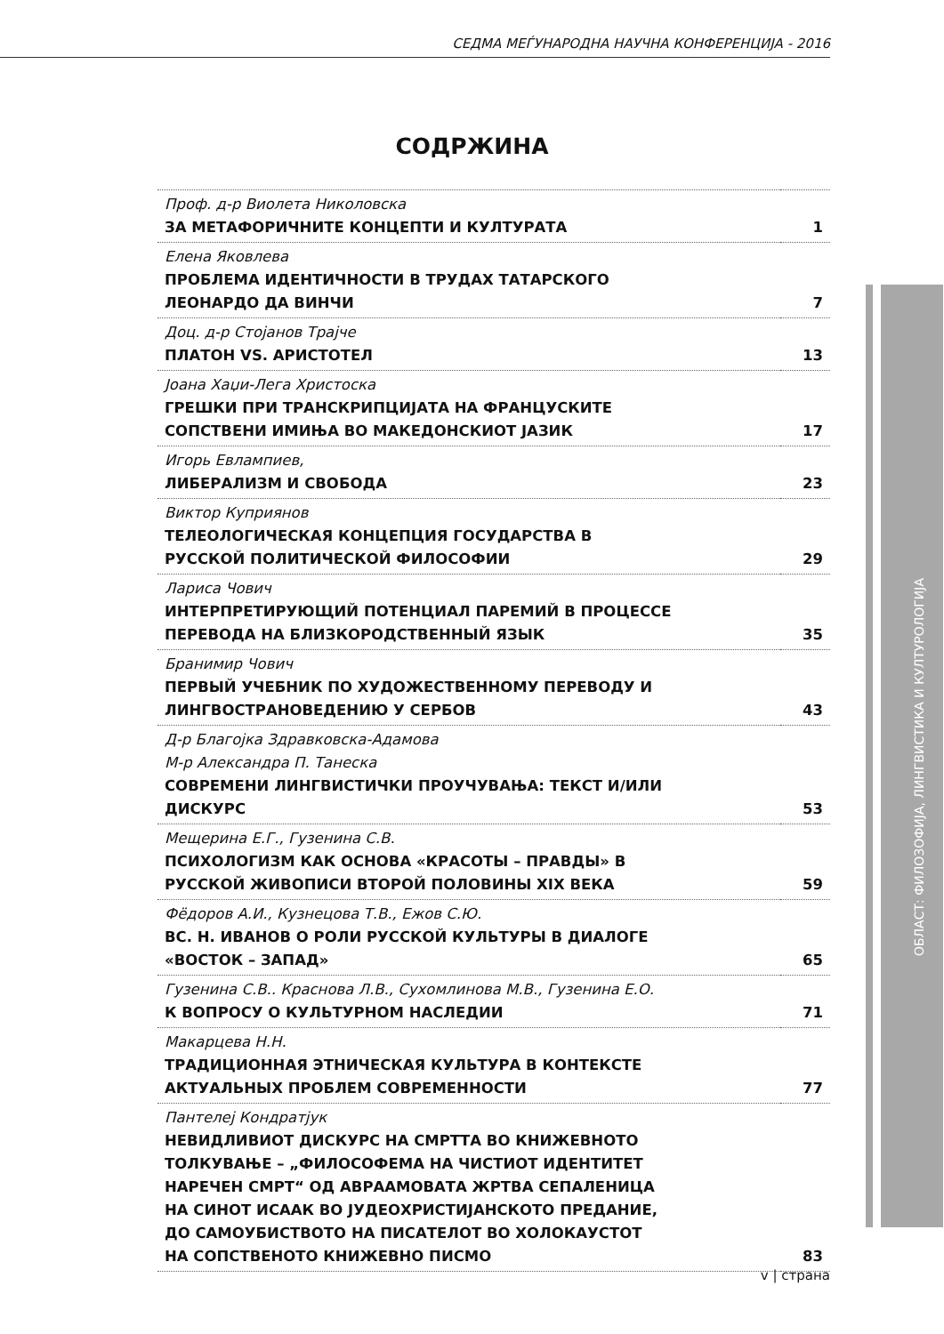СЕДМА МЕЃУНАРОДНА НАУЧНА КОНФЕРЕНЦИЈА - 2016
СОДРЖИНА
| Проф. д-р Виолета Николовска ЗА МЕТАФОРИЧНИТЕ КОНЦЕПТИ И КУЛТУРАТА | 1 |
| Елена Яковлева ПРОБЛЕМА ИДЕНТИЧНОСТИ В ТРУДАХ ТАТАРСКОГО ЛЕОНАРДО ДА ВИНЧИ | 7 |
| Доц. д-р Стојанов Трајче ПЛАТОН VS. АРИСТОТЕЛ | 13 |
| Јоана Хаџи-Лега Христоска ГРЕШКИ ПРИ ТРАНСКРИПЦИЈАТА НА ФРАНЦУСКИТЕ СОПСТВЕНИ ИМИЊА ВО МАКЕДОНСКИОТ ЈАЗИК | 17 |
| Игорь Евлампиев, ЛИБЕРАЛИЗМ И СВОБОДА | 23 |
| Виктор Куприянов ТЕЛЕОЛОГИЧЕСКАЯ КОНЦЕПЦИЯ ГОСУДАРСТВА В РУССКОЙ ПОЛИТИЧЕСКОЙ ФИЛОСОФИИ | 29 |
| Лариса Чович ИНТЕРПРЕТИРУЮЩИЙ ПОТЕНЦИАЛ ПАРЕМИЙ В ПРОЦЕССЕ ПЕРЕВОДА НА БЛИЗКОРОДСТВЕННЫЙ ЯЗЫК | 35 |
| Бранимир Чович ПЕРВЫЙ УЧЕБНИК ПО ХУДОЖЕСТВЕННОМУ ПЕРЕВОДУ И ЛИНГВОСТРАНОВЕДЕНИЮ У СЕРБОВ | 43 |
| Д-р Благојка Здравковска-Адамова М-р Александра П. Танеска СОВРЕМЕНИ ЛИНГВИСТИЧКИ ПРОУЧУВАЊА: ТЕКСТ И/ИЛИ ДИСКУРС | 53 |
| Мещерина Е.Г., Гузенина С.В. ПСИХОЛОГИЗМ КАК ОСНОВА «КРАСОТЫ – ПРАВДЫ» В РУССКОЙ ЖИВОПИСИ ВТОРОЙ ПОЛОВИНЫ XIX ВЕКА | 59 |
| Фёдоров А.И., Кузнецова Т.В., Ежов С.Ю. ВС. Н. ИВАНОВ О РОЛИ РУССКОЙ КУЛЬТУРЫ В ДИАЛОГЕ «ВОСТОК – ЗАПАД» | 65 |
| Гузенина С.В.. Краснова Л.В., Сухомлинова М.В., Гузенина Е.О. К ВОПРОСУ О КУЛЬТУРНОМ НАСЛЕДИИ | 71 |
| Макарцева Н.Н. ТРАДИЦИОННАЯ ЭТНИЧЕСКАЯ КУЛЬТУРА В КОНТЕКСТЕ АКТУАЛЬНЫХ ПРОБЛЕМ СОВРЕМЕННОСТИ | 77 |
| Пантелеј Кондратјук НЕВИДЛИВИОТ ДИСКУРС НА СМРТТА ВО КНИЖЕВНОТО ТОЛКУВАЊЕ – „ФИЛОСОФЕМА НА ЧИСТИОТ ИДЕНТИТЕТ НАРЕЧЕН СМРТ“ ОД АВРААМОВАТА ЖРТВА СЕПАЛЕНИЦА НА СИНОТ ИСААК ВО ЈУДЕОХРИСТИЈАНСКОТО ПРЕДАНИЕ, ДО САМОУБИСТВОТО НА ПИСАТЕЛОТ ВО ХОЛОКАУСТОТ НА СОПСТВЕНОТО КНИЖЕВНО ПИСМО | 83 |
ОБЛАСТ: ФИЛОЗОФИЈА, ЛИНГВИСТИКА И КУЛТУРОЛОГИЈА
v | страна